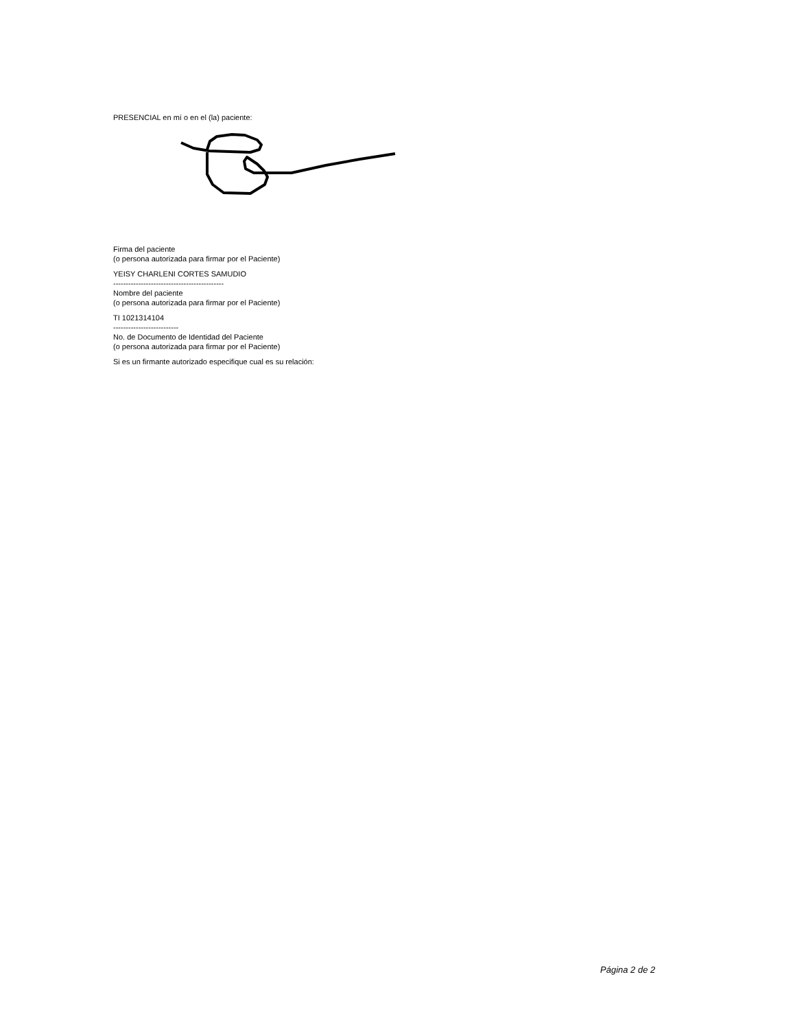PRESENCIAL en mí o en el (la) paciente:
Firma del paciente
(o persona autorizada para firmar por el Paciente)
YEISY CHARLENI CORTES SAMUDIO
--------------------------------------------
Nombre del paciente
(o persona autorizada para firmar por el Paciente)
TI 1021314104
--------------------------
No. de Documento de Identidad del Paciente
(o persona autorizada para firmar por el Paciente)
Si es un firmante autorizado especifique cual es su relación:
Página 2 de 2